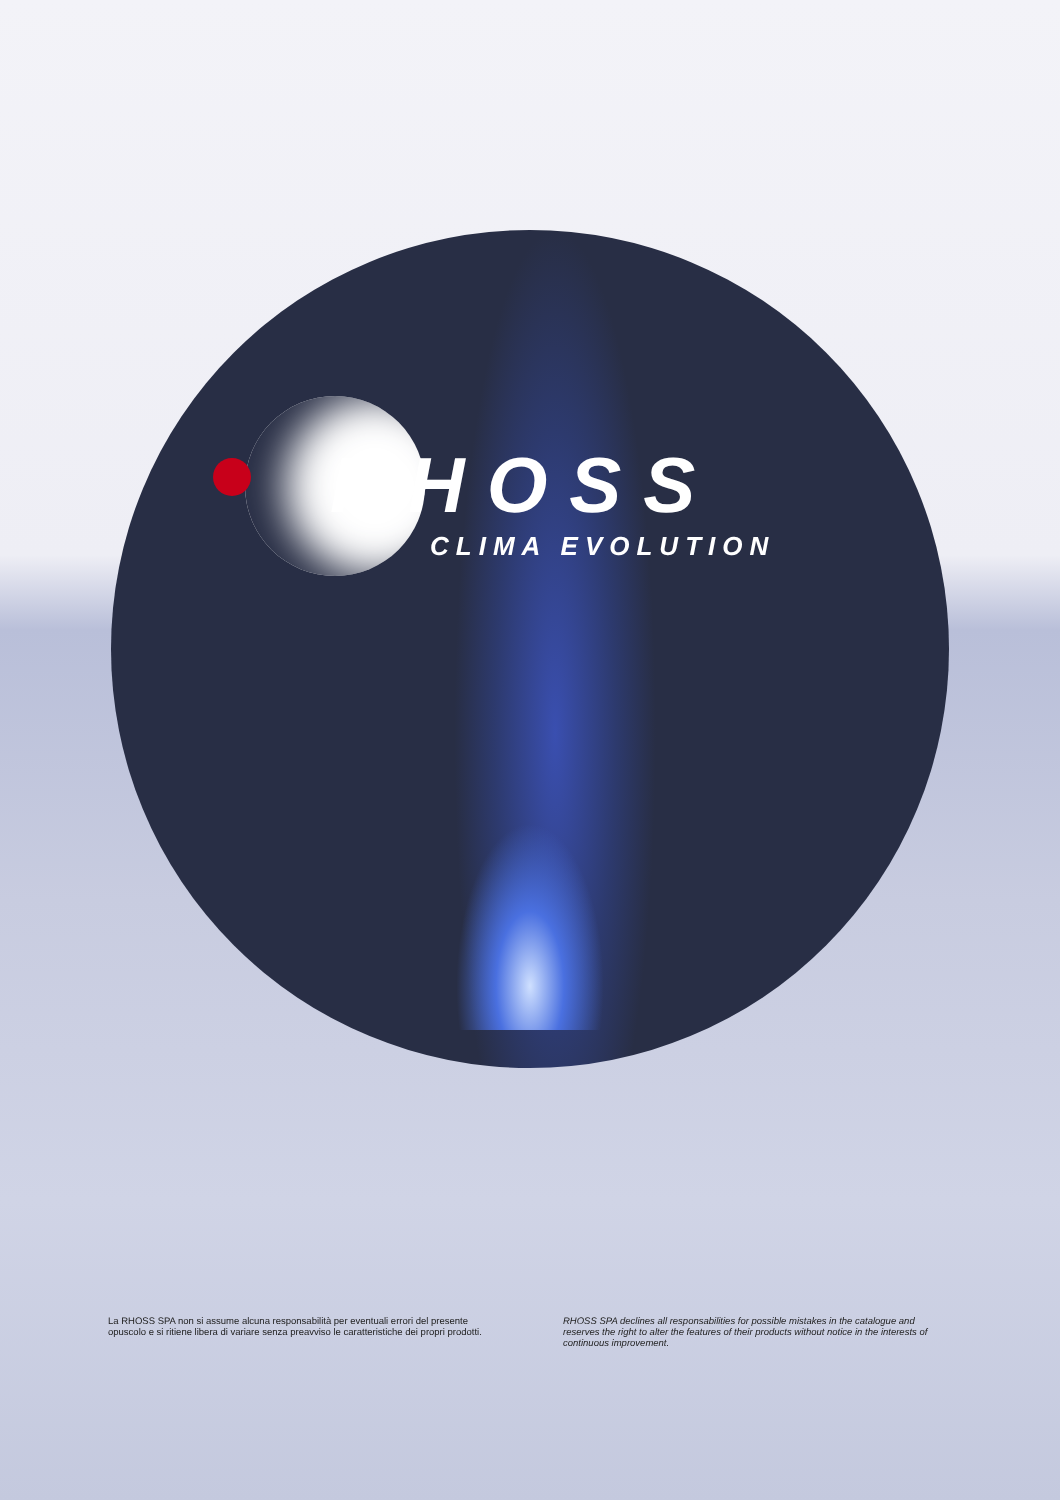RHOSS
CLIMA EVOLUTION
La RHOSS SPA non si assume alcuna responsabilità per eventuali errori del presente opuscolo e si ritiene libera di variare senza preavviso le caratteristiche dei propri prodotti.
RHOSS SPA declines all responsabilities for possible mistakes in the catalogue and reserves the right to alter the features of their products without notice in the interests of continuous improvement.